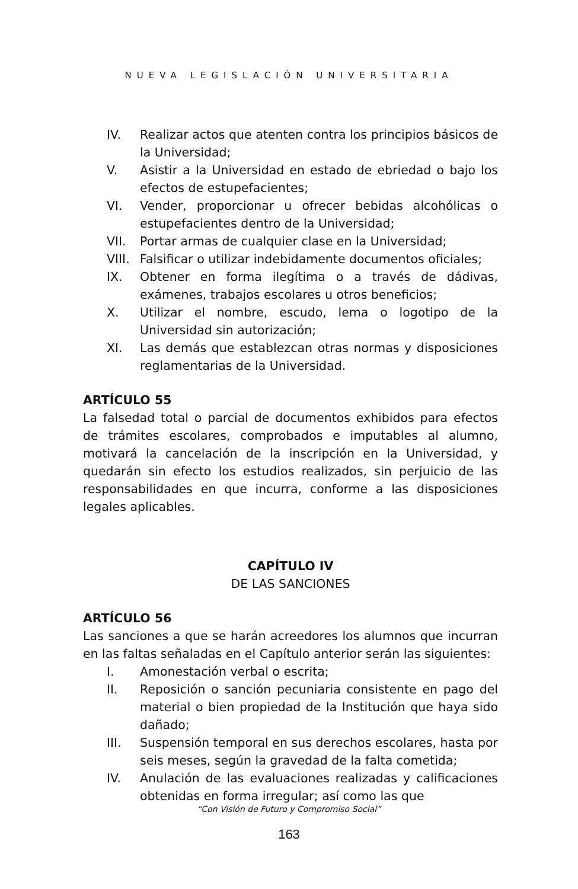NUEVA LEGISLACIÓN UNIVERSITARIA
IV. Realizar actos que atenten contra los principios básicos de la Universidad;
V. Asistir a la Universidad en estado de ebriedad o bajo los efectos de estupefacientes;
VI. Vender, proporcionar u ofrecer bebidas alcohólicas o estupefacientes dentro de la Universidad;
VII. Portar armas de cualquier clase en la Universidad;
VIII. Falsificar o utilizar indebidamente documentos oficiales;
IX. Obtener en forma ilegítima o a través de dádivas, exámenes, trabajos escolares u otros beneficios;
X. Utilizar el nombre, escudo, lema o logotipo de la Universidad sin autorización;
XI. Las demás que establezcan otras normas y disposiciones reglamentarias de la Universidad.
ARTÍCULO 55
La falsedad total o parcial de documentos exhibidos para efectos de trámites escolares, comprobados e imputables al alumno, motivará la cancelación de la inscripción en la Universidad, y quedarán sin efecto los estudios realizados, sin perjuicio de las responsabilidades en que incurra, conforme a las disposiciones legales aplicables.
CAPÍTULO IV
DE LAS SANCIONES
ARTÍCULO 56
Las sanciones a que se harán acreedores los alumnos que incurran en las faltas señaladas en el Capítulo anterior serán las siguientes:
I. Amonestación verbal o escrita;
II. Reposición o sanción pecuniaria consistente en pago del material o bien propiedad de la Institución que haya sido dañado;
III. Suspensión temporal en sus derechos escolares, hasta por seis meses, según la gravedad de la falta cometida;
IV. Anulación de las evaluaciones realizadas y calificaciones obtenidas en forma irregular; así como las que
“Con Visión de Futuro y Compromiso Social”
163